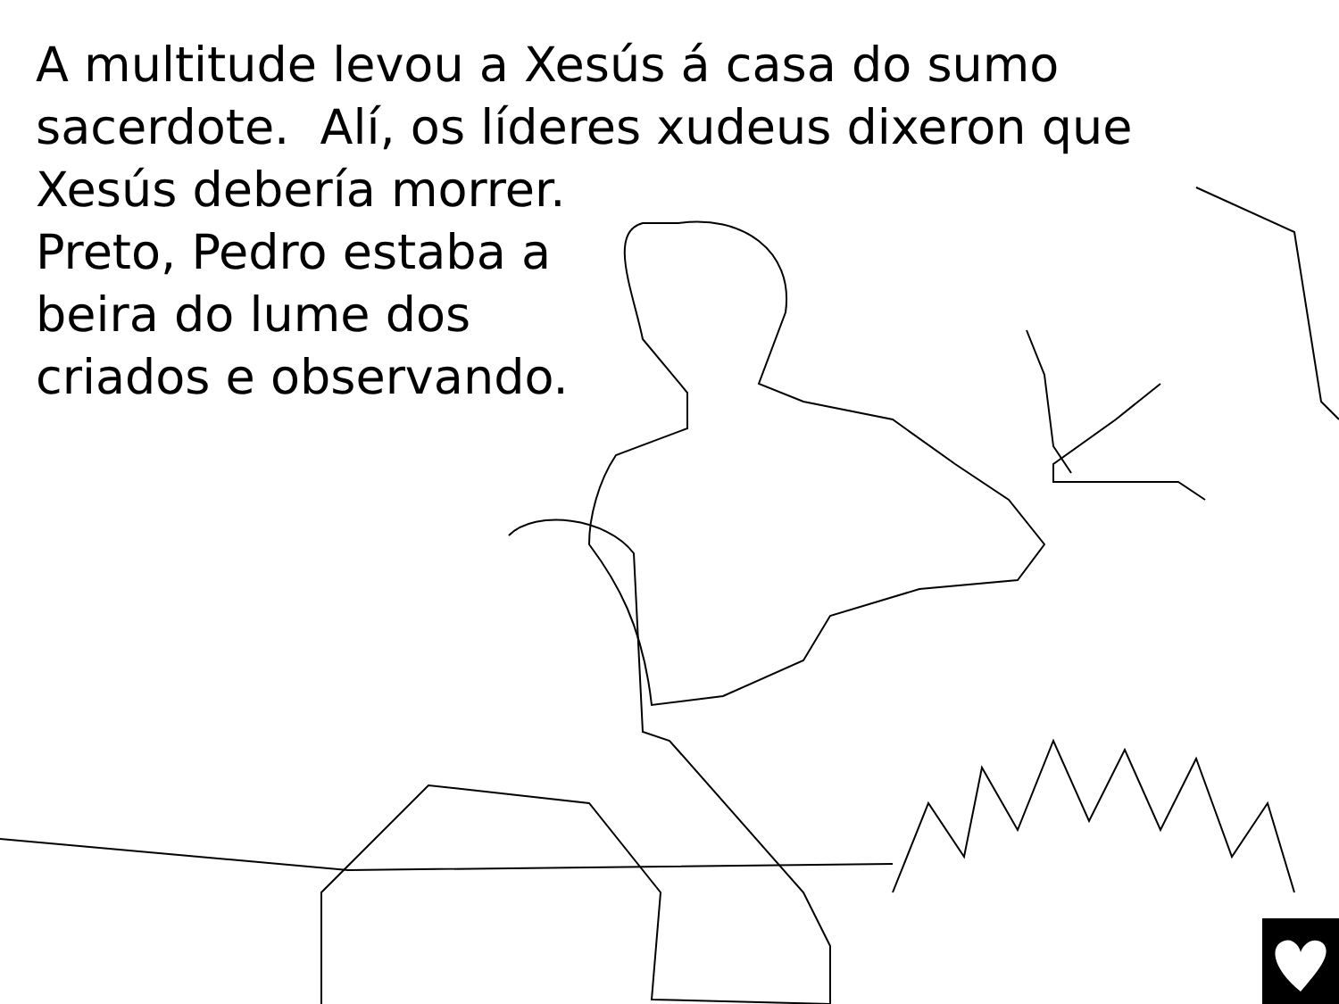A multitude levou a Xesús á casa do sumo
sacerdote. Alí, os líderes xudeus dixeron que
Xesús debería morrer.
Preto, Pedro estaba a
beira do lume dos
criados e observando.